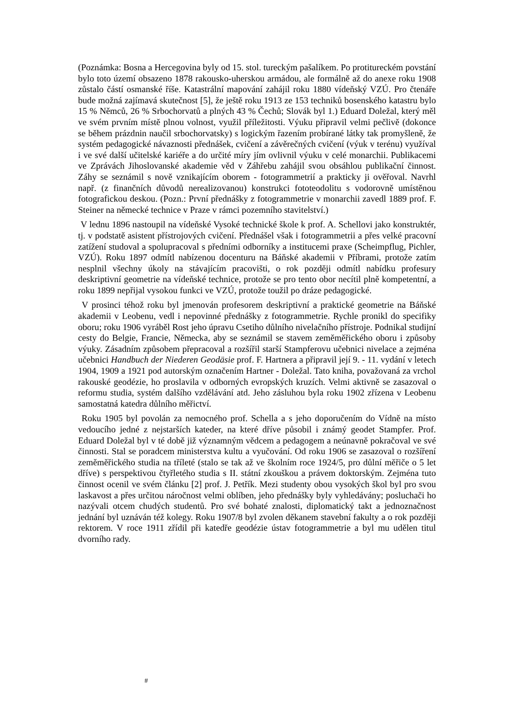(Poznámka: Bosna a Hercegovina byly od 15. stol. tureckým pašalíkem. Po protitureckém povstání bylo toto území obsazeno 1878 rakousko-uherskou armádou, ale formálně až do anexe roku 1908 zůstalo částí osmanské říše. Katastrální mapování zahájil roku 1880 vídeňský VZÚ. Pro čtenáře bude možná zajímavá skutečnost [5], že ještě roku 1913 ze 153 techniků bosenského katastru bylo 15 % Němců, 26 % Srbochorvatů a plných 43 % Čechů; Slovák byl 1.) Eduard Doležal, který měl ve svém prvním místě plnou volnost, využil příležitosti. Výuku připravil velmi pečlivě (dokonce se během prázdnin naučil srbochorvatsky) s logickým řazením probírané látky tak promyšleně, že systém pedagogické návaznosti přednášek, cvičení a závěrečných cvičení (výuk v terénu) využíval i ve své další učitelské kariéře a do určité míry jím ovlivnil výuku v celé monarchii. Publikacemi ve Zprávách Jihoslovanské akademie věd v Záhřebu zahájil svou obsáhlou publikační činnost. Záhy se seznámil s nově vznikajícím oborem - fotogrammetrií a prakticky ji ověřoval. Navrhl např. (z finančních důvodů nerealizovanou) konstrukci fototeodolitu s vodorovně umístěnou fotografickou deskou. (Pozn.: První přednášky z fotogrammetrie v monarchii zavedl 1889 prof. F. Steiner na německé technice v Praze v rámci pozemního stavitelství.)
V lednu 1896 nastoupil na vídeňské Vysoké technické škole k prof. A. Schellovi jako konstruktér, tj. v podstatě asistent přístrojových cvičení. Přednášel však i fotogrammetrii a přes velké pracovní zatížení studoval a spolupracoval s předními odborníky a institucemi praxe (Scheimpflug, Pichler, VZÚ). Roku 1897 odmítl nabízenou docenturu na Báňské akademii v Příbrami, protože zatím nesplnil všechny úkoly na stávajícím pracovišti, o rok později odmítl nabídku profesury deskriptivní geometrie na vídeňské technice, protože se pro tento obor necítil plně kompetentní, a roku 1899 nepřijal vysokou funkci ve VZÚ, protože toužil po dráze pedagogické.
V prosinci téhož roku byl jmenován profesorem deskriptivní a praktické geometrie na Báňské akademii v Leobenu, vedl i nepovinné přednášky z fotogrammetrie. Rychle pronikl do specifiky oboru; roku 1906 vyráběl Rost jeho úpravu Csetiho důlního nivelačního přístroje. Podnikal studijní cesty do Belgie, Francie, Německa, aby se seznámil se stavem zeměměřického oboru i způsoby výuky. Zásadním způsobem přepracoval a rozšířil starší Stampferovu učebnici nivelace a zejména učebnici Handbuch der Niederen Geodäsie prof. F. Hartnera a připravil její 9. - 11. vydání v letech 1904, 1909 a 1921 pod autorským označením Hartner - Doležal. Tato kniha, považovaná za vrchol rakouské geodézie, ho proslavila v odborných evropských kruzích. Velmi aktivně se zasazoval o reformu studia, systém dalšího vzdělávání atd. Jeho zásluhou byla roku 1902 zřízena v Leobenu samostatná katedra důlního měřictví.
Roku 1905 byl povolán za nemocného prof. Schella a s jeho doporučením do Vídně na místo vedoucího jedné z nejstarších kateder, na které dříve působil i známý geodet Stampfer. Prof. Eduard Doležal byl v té době již významným vědcem a pedagogem a neúnavně pokračoval ve své činnosti. Stal se poradcem ministerstva kultu a vyučování. Od roku 1906 se zasazoval o rozšíření zeměměřického studia na tříleté (stalo se tak až ve školním roce 1924/5, pro důlní měřiče o 5 let dříve) s perspektivou čtyřletého studia s II. státní zkouškou a právem doktorským. Zejména tuto činnost ocenil ve svém článku [2] prof. J. Petřík. Mezi studenty obou vysokých škol byl pro svou laskavost a přes určitou náročnost velmi oblíben, jeho přednášky byly vyhledávány; posluchači ho nazývali otcem chudých studentů. Pro své bohaté znalosti, diplomatický takt a jednoznačnost jednání byl uznáván též kolegy. Roku 1907/8 byl zvolen děkanem stavební fakulty a o rok později rektorem. V roce 1911 zřídil při katedře geodézie ústav fotogrammetrie a byl mu udělen titul dvorního rady.
#